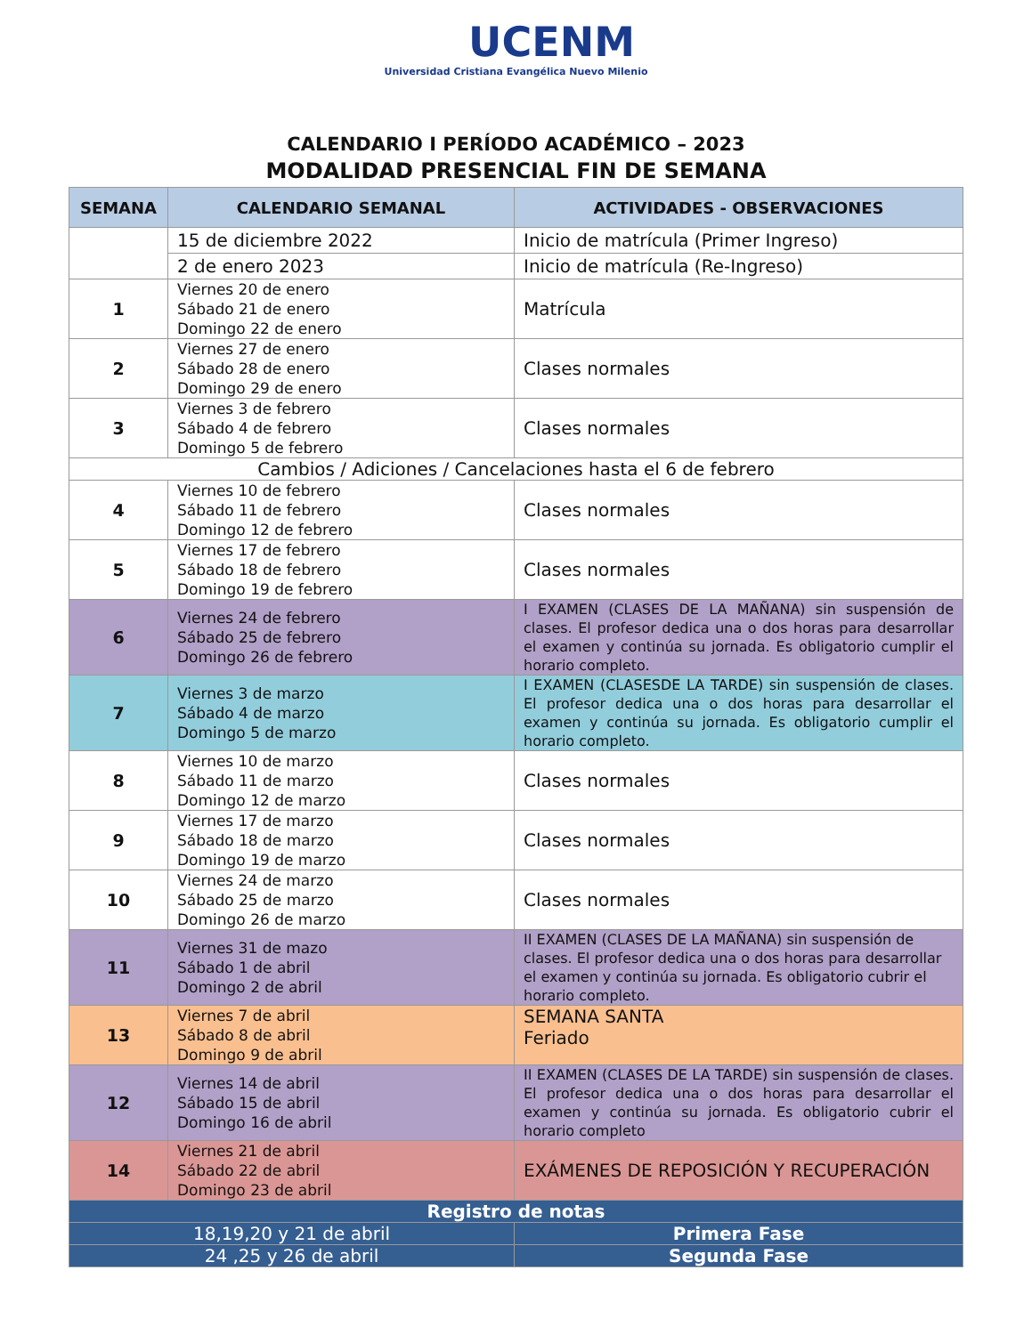UCENM
Universidad Cristiana Evangélica Nuevo Milenio
CALENDARIO I PERÍODO ACADÉMICO – 2023
MODALIDAD PRESENCIAL FIN DE SEMANA
| SEMANA | CALENDARIO SEMANAL | ACTIVIDADES - OBSERVACIONES |
| --- | --- | --- |
| | 15 de diciembre 2022 | Inicio de matrícula (Primer Ingreso) |
| | 2 de enero 2023 | Inicio de matrícula (Re-Ingreso) |
| 1 | Viernes 20 de enero Sábado 21 de enero Domingo 22 de enero | Matrícula |
| 2 | Viernes 27 de enero Sábado 28 de enero Domingo 29 de enero | Clases normales |
| 3 | Viernes 3 de febrero Sábado 4 de febrero Domingo 5 de febrero | Clases normales |
| Cambios / Adiciones / Cancelaciones hasta el 6 de febrero | | |
| 4 | Viernes 10 de febrero Sábado 11 de febrero Domingo 12 de febrero | Clases normales |
| 5 | Viernes 17 de febrero Sábado 18 de febrero Domingo 19 de febrero | Clases normales |
| 6 | Viernes 24 de febrero Sábado 25 de febrero Domingo 26 de febrero | I EXAMEN (CLASES DE LA MAÑANA) sin suspensión de clases. El profesor dedica una o dos horas para desarrollar el examen y continúa su jornada. Es obligatorio cumplir el horario completo. |
| 7 | Viernes 3 de marzo Sábado 4 de marzo Domingo 5 de marzo | I EXAMEN (CLASESDE LA TARDE) sin suspensión de clases. El profesor dedica una o dos horas para desarrollar el examen y continúa su jornada. Es obligatorio cumplir el horario completo. |
| 8 | Viernes 10 de marzo Sábado 11 de marzo Domingo 12 de marzo | Clases normales |
| 9 | Viernes 17 de marzo Sábado 18 de marzo Domingo 19 de marzo | Clases normales |
| 10 | Viernes 24 de marzo Sábado 25 de marzo Domingo 26 de marzo | Clases normales |
| 11 | Viernes 31 de mazo Sábado 1 de abril Domingo 2 de abril | II EXAMEN (CLASES DE LA MAÑANA) sin suspensión de clases. El profesor dedica una o dos horas para desarrollar el examen y continúa su jornada. Es obligatorio cubrir el horario completo. |
| 13 | Viernes 7 de abril Sábado 8 de abril Domingo 9 de abril | SEMANA SANTA Feriado |
| 12 | Viernes 14 de abril Sábado 15 de abril Domingo 16 de abril | II EXAMEN (CLASES DE LA TARDE) sin suspensión de clases. El profesor dedica una o dos horas para desarrollar el examen y continúa su jornada. Es obligatorio cubrir el horario completo |
| 14 | Viernes 21 de abril Sábado 22 de abril Domingo 23 de abril | EXÁMENES DE REPOSICIÓN Y RECUPERACIÓN |
| Registro de notas | | |
| 18,19,20 y 21 de abril | | Primera Fase |
| 24 ,25 y 26 de abril | | Segunda Fase |